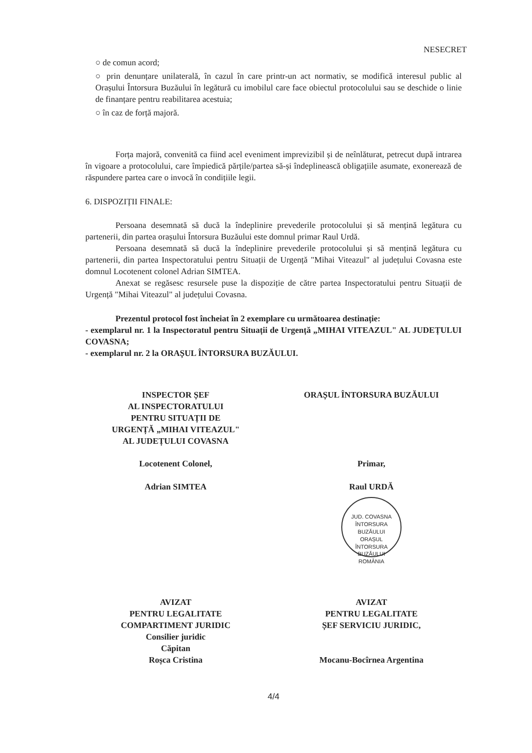NESECRET
○ de comun acord;
○ prin denunțare unilaterală, în cazul în care printr-un act normativ, se modifică interesul public al Orașului Întorsura Buzăului în legătură cu imobilul care face obiectul protocolului sau se deschide o linie de finanțare pentru reabilitarea acestuia;
○ în caz de forță majoră.
Forța majoră, convenită ca fiind acel eveniment imprevizibil și de neînlăturat, petrecut după intrarea în vigoare a protocolului, care împiedică părțile/partea să-și îndeplinească obligațiile asumate, exonerează de răspundere partea care o invocă în condițiile legii.
6. DISPOZIȚII FINALE:
Persoana desemnată să ducă la îndeplinire prevederile protocolului și să mențină legătura cu partenerii, din partea orașului Întorsura Buzăului este domnul primar Raul Urdă.
Persoana desemnată să ducă la îndeplinire prevederile protocolului și să mențină legătura cu partenerii, din partea Inspectoratului pentru Situații de Urgență "Mihai Viteazul" al județului Covasna este domnul Locotenent colonel Adrian SIMTEA.
Anexat se regăsesc resursele puse la dispoziție de către partea Inspectoratului pentru Situații de Urgență "Mihai Viteazul" al județului Covasna.
Prezentul protocol fost încheiat în 2 exemplare cu următoarea destinație:
- exemplarul nr. 1 la Inspectoratul pentru Situații de Urgență „MIHAI VITEAZUL" AL JUDEȚULUI COVASNA;
- exemplarul nr. 2 la ORAȘUL ÎNTORSURA BUZĂULUI.
INSPECTOR ȘEF
AL INSPECTORATULUI
PENTRU SITUAȚII DE
URGENȚĂ „MIHAI VITEAZUL"
AL JUDEȚULUI COVASNA
Locotenent Colonel,
Adrian SIMTEA
ORAȘUL ÎNTORSURA BUZĂULUI
Primar,
Raul URDĂ
JUD. COVASNA ÎNTORSURA BUZĂULUI
ORAȘUL
ÎNTORSURA
BUZĂULUI
ROMÂNIA
AVIZAT
PENTRU LEGALITATE
COMPARTIMENT JURIDIC
Consilier juridic
Căpitan
Roșca Cristina
AVIZAT
PENTRU LEGALITATE
ȘEF SERVICIU JURIDIC,
Mocanu-Bocîrnea Argentina
4/4